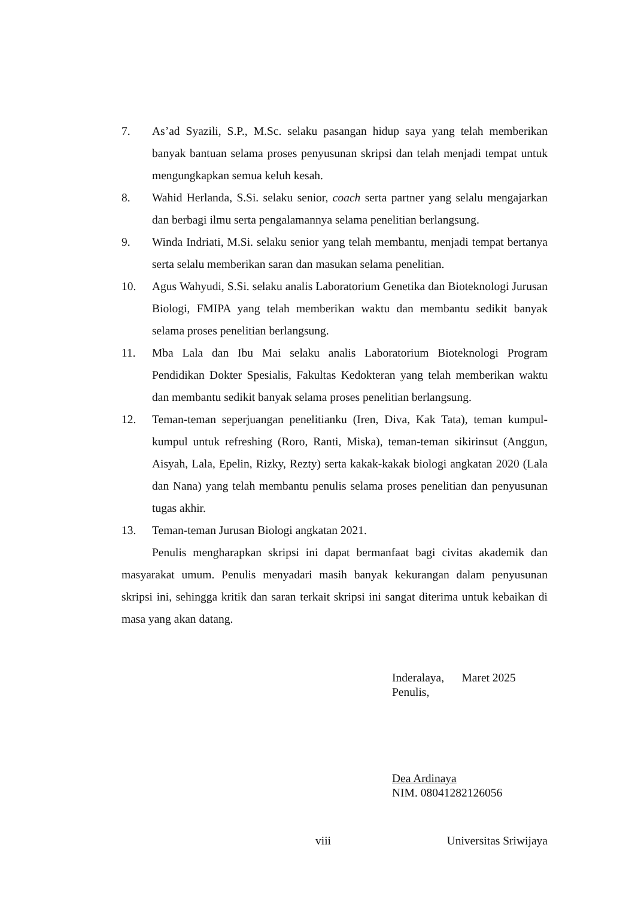7. As’ad Syazili, S.P., M.Sc. selaku pasangan hidup saya yang telah memberikan banyak bantuan selama proses penyusunan skripsi dan telah menjadi tempat untuk mengungkapkan semua keluh kesah.
8. Wahid Herlanda, S.Si. selaku senior, coach serta partner yang selalu mengajarkan dan berbagi ilmu serta pengalamannya selama penelitian berlangsung.
9. Winda Indriati, M.Si. selaku senior yang telah membantu, menjadi tempat bertanya serta selalu memberikan saran dan masukan selama penelitian.
10. Agus Wahyudi, S.Si. selaku analis Laboratorium Genetika dan Bioteknologi Jurusan Biologi, FMIPA yang telah memberikan waktu dan membantu sedikit banyak selama proses penelitian berlangsung.
11. Mba Lala dan Ibu Mai selaku analis Laboratorium Bioteknologi Program Pendidikan Dokter Spesialis, Fakultas Kedokteran yang telah memberikan waktu dan membantu sedikit banyak selama proses penelitian berlangsung.
12. Teman-teman seperjuangan penelitianku (Iren, Diva, Kak Tata), teman kumpul-kumpul untuk refreshing (Roro, Ranti, Miska), teman-teman sikirinsut (Anggun, Aisyah, Lala, Epelin, Rizky, Rezty) serta kakak-kakak biologi angkatan 2020 (Lala dan Nana) yang telah membantu penulis selama proses penelitian dan penyusunan tugas akhir.
13. Teman-teman Jurusan Biologi angkatan 2021.
Penulis mengharapkan skripsi ini dapat bermanfaat bagi civitas akademik dan masyarakat umum. Penulis menyadari masih banyak kekurangan dalam penyusunan skripsi ini, sehingga kritik dan saran terkait skripsi ini sangat diterima untuk kebaikan di masa yang akan datang.
Inderalaya, Maret 2025
Penulis,
Dea Ardinaya
NIM. 08041282126056
viii Universitas Sriwijaya